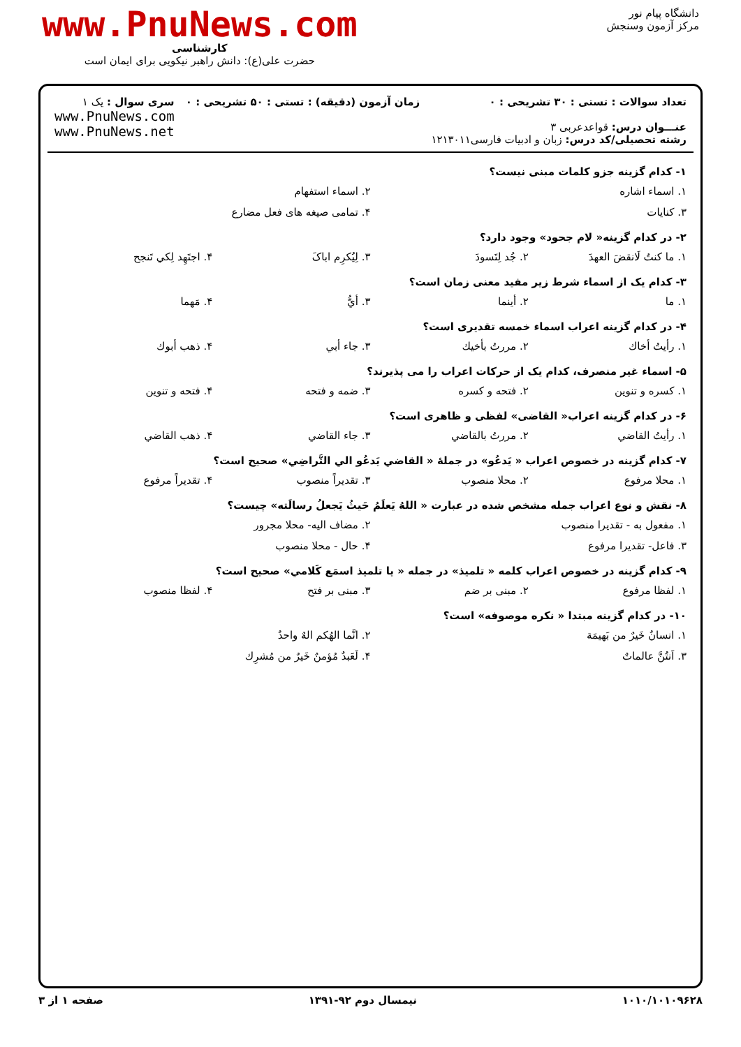دانشگاه پیام نور
مرکز آزمون وسنجش
www.PnuNews.com
کارشناسی
حضرت علی(ع): دانش راهبر نیکویی برای ایمان است
تعداد سوالات : تستی : ۳۰ تشریحی : ۰
عنـــوان درس: قواعدعربی ۳
رشته تحصیلی/کد درس: زبان و ادبیات فارسی۱۲۱۳۰۱۱
زمان آزمون (دقیقه) : تستی : ۵۰ تشریحی : ۰
سری سوال : یک ۱
www.PnuNews.com
www.PnuNews.net
۱- کدام گزینه جزو کلمات مبنی نیست؟
۱. اسماء اشاره ۲. اسماء استفهام
۳. کنایات ۴. تمامی صیغه های فعل مضارع
۲- در کدام گزینه« لام جحود» وجود دارد؟
۱. ما کنتُ لَانقضَ العهدَ ۲. جُد لِتَسودَ ۳. لِیُکرِم اباکَ ۴. اجتَهِد لِکي تَنجح
۳- کدام یک از اسماء شرط زیر مفید معنی زمان است؟
۱. ما ۲. أینما ۳. أيُّ ۴. مَهما
۴- در کدام گزینه اعراب اسماء خمسه تقدیری است؟
۱. رأیتُ أخاك ۲. مررتُ بأخیك ۳. جاء أبي ۴. ذهب أبوك
۵- اسماء غیر منصرف، کدام یک از حرکات اعراب را می پذیرند؟
۱. کسره و تنوین ۲. فتحه و کسره ۳. ضمه و فتحه ۴. فتحه و تنوین
۶- در کدام گزینه اعراب« القاضی» لفظی و ظاهری است؟
۱. رأیتُ القاضي ۲. مررتُ بالقاضي ۳. جاء القاضي ۴. ذهب القاضي
۷- کدام گزینه در خصوص اعراب « یَدعُو» در جملهٔ « القاضي یَدعُو الي التَّراضِي» صحیح است؟
۱. محلا مرفوع ۲. محلا منصوب ۳. تقدیراً منصوب ۴. تقدیراً مرفوع
۸- نقش و نوع اعراب جمله مشخص شده در عبارت « اللهُ یَعلَمُ حَیثُ یَجعلُ رسالَته» چیست؟
۱. مفعول به - تقدیرا منصوب ۲. مضاف الیه- محلا مجرور
۳. فاعل- تقدیرا مرفوع ۴. حال - محلا منصوب
۹- کدام گزینه در خصوص اعراب کلمه « تلمیذ» در جمله « یا تلمیذ اسمَع کَلامي» صحیح است؟
۱. لفظا مرفوع ۲. مبنی بر ضم ۳. مبنی بر فتح ۴. لفظا منصوب
۱۰- در کدام گزینه مبتدا « نکره موصوفه» است؟
۱. انسانٌ خَیرٌ من بَهیمَة ۲. انَّما الهُکم الهٌ واحدٌ
۳. اَنتُنَّ عالماتٌ ۴. لَعَبدٌ مُؤمنٌ خَیرٌ من مُشرِك
۱۰۱۰/۱۰۱۰۹۶۲۸ نیمسال دوم ۹۲-۱۳۹۱ صفحه ۱ از ۳